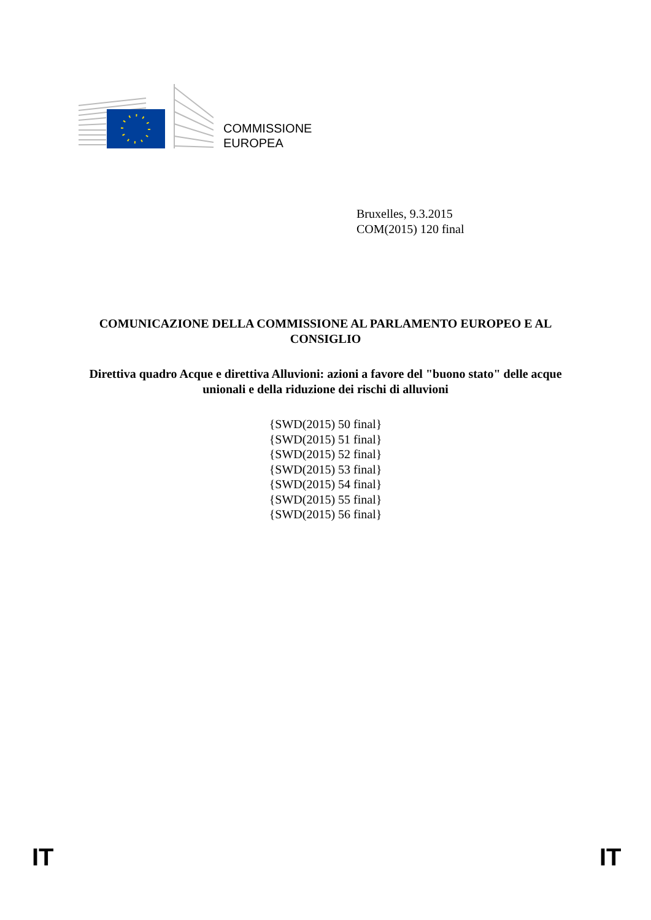COMMISSIONE
EUROPEA
Bruxelles, 9.3.2015
COM(2015) 120 final
COMUNICAZIONE DELLA COMMISSIONE AL PARLAMENTO EUROPEO E AL CONSIGLIO
Direttiva quadro Acque e direttiva Alluvioni: azioni a favore del "buono stato" delle acque unionali e della riduzione dei rischi di alluvioni
{SWD(2015) 50 final}
{SWD(2015) 51 final}
{SWD(2015) 52 final}
{SWD(2015) 53 final}
{SWD(2015) 54 final}
{SWD(2015) 55 final}
{SWD(2015) 56 final}
IT IT